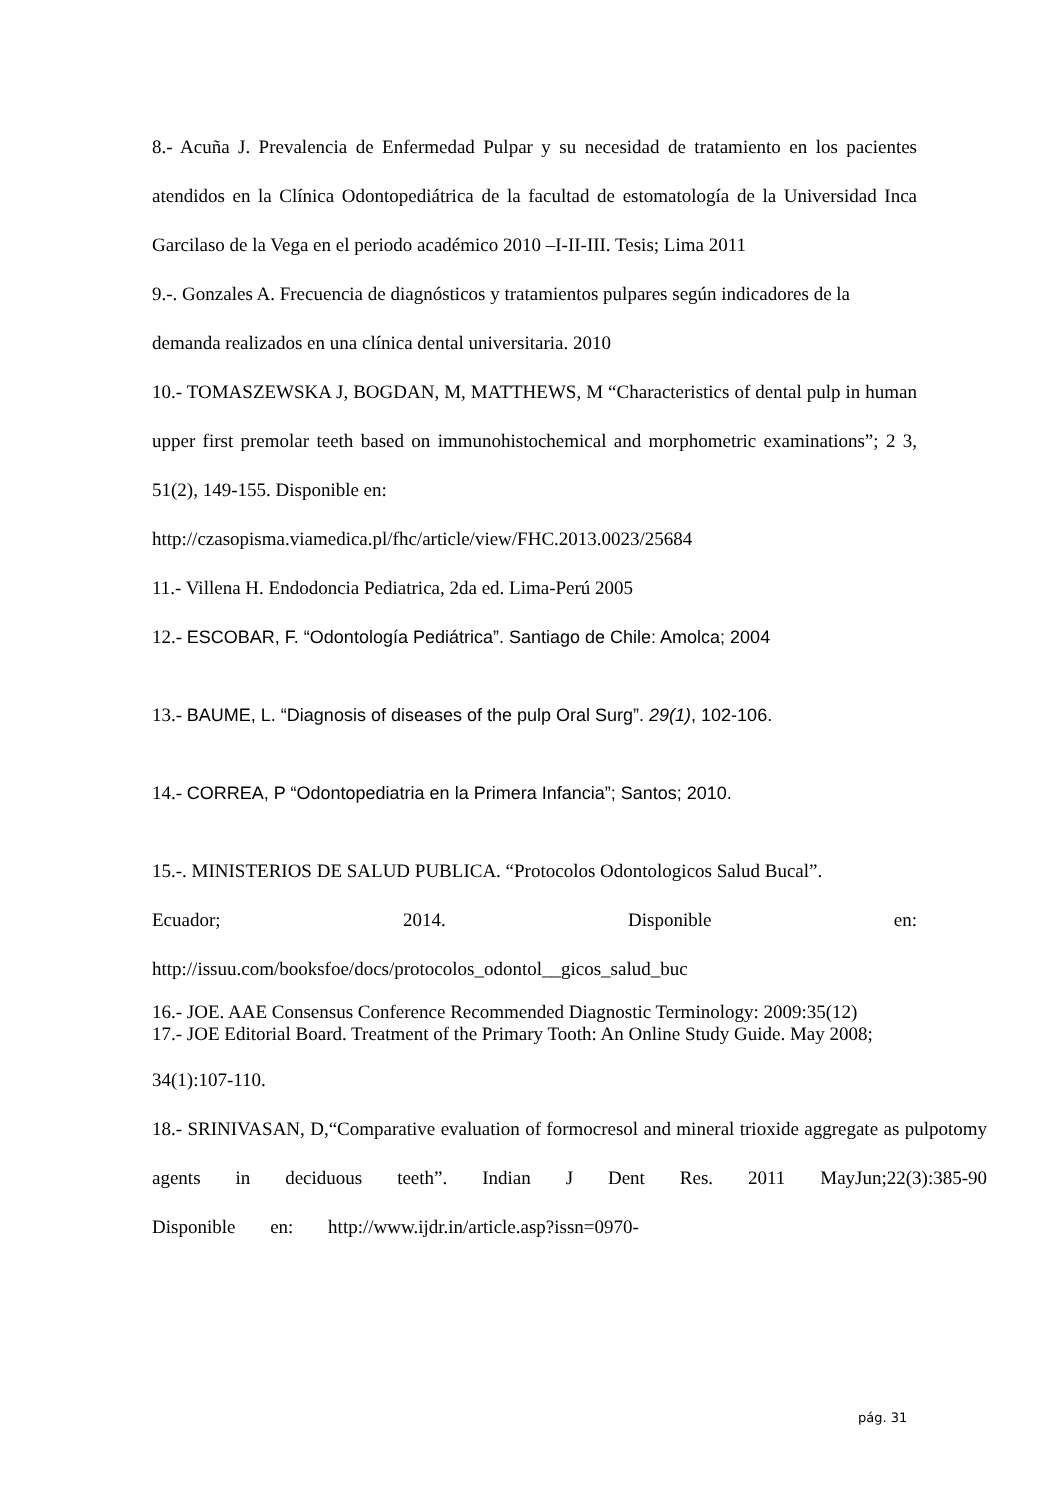8.- Acuña J. Prevalencia de Enfermedad Pulpar y su necesidad de tratamiento en los pacientes atendidos en la Clínica Odontopediátrica de la facultad de estomatología de la Universidad Inca Garcilaso de la Vega en el periodo académico 2010 –I-II-III. Tesis; Lima 2011
9.-. Gonzales A. Frecuencia de diagnósticos y tratamientos pulpares según indicadores de la demanda realizados en una clínica dental universitaria. 2010
10.- TOMASZEWSKA J, BOGDAN, M, MATTHEWS, M “Characteristics of dental pulp in human upper first premolar teeth based on immunohistochemical and morphometric examinations”; 2 3, 51(2), 149-155. Disponible en:
http://czasopisma.viamedica.pl/fhc/article/view/FHC.2013.0023/25684
11.- Villena H. Endodoncia Pediatrica, 2da ed. Lima-Perú 2005
12.- ESCOBAR, F. “Odontología Pediátrica”. Santiago de Chile: Amolca; 2004
13.- BAUME, L. “Diagnosis of diseases of the pulp Oral Surg”. 29(1), 102-106.
14.- CORREA, P “Odontopediatria en la Primera Infancia”; Santos; 2010.
15.-. MINISTERIOS DE SALUD PUBLICA. “Protocolos Odontologicos Salud Bucal”.
Ecuador; 2014. Disponible en:
http://issuu.com/booksfoe/docs/protocolos_odontol__gicos_salud_buc
16.- JOE. AAE Consensus Conference Recommended Diagnostic Terminology: 2009:35(12)
17.- JOE Editorial Board. Treatment of the Primary Tooth: An Online Study Guide. May 2008;
34(1):107-110.
18.- SRINIVASAN, D,“Comparative evaluation of formocresol and mineral trioxide aggregate as pulpotomy agents in deciduous teeth”. Indian J Dent Res. 2011 MayJun;22(3):385-90
Disponible en: http://www.ijdr.in/article.asp?issn=0970-
pág. 31